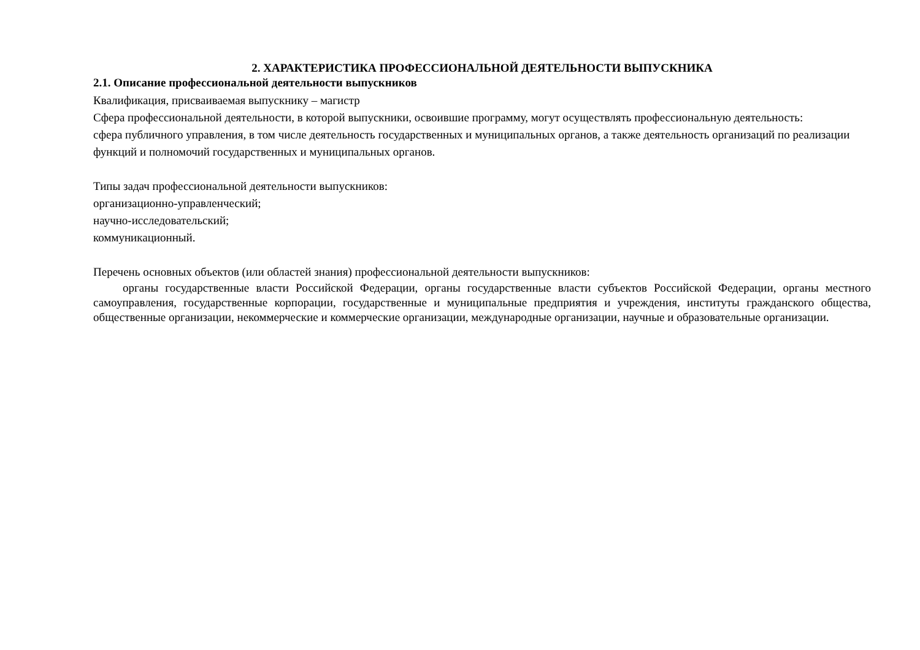2. ХАРАКТЕРИСТИКА ПРОФЕССИОНАЛЬНОЙ ДЕЯТЕЛЬНОСТИ ВЫПУСКНИКА
2.1. Описание профессиональной деятельности выпускников
Квалификация, присваиваемая выпускнику – магистр
Сфера профессиональной деятельности, в которой выпускники, освоившие программу, могут осуществлять профессиональную деятельность:
сфера публичного управления, в том числе деятельность государственных и муниципальных органов, а также деятельность организаций по реализации функций и полномочий государственных и муниципальных органов.
Типы задач профессиональной деятельности выпускников:
организационно-управленческий;
научно-исследовательский;
коммуникационный.
Перечень основных объектов (или областей знания) профессиональной деятельности выпускников:
органы государственные власти Российской Федерации, органы государственные власти субъектов Российской Федерации, органы местного самоуправления, государственные корпорации, государственные и муниципальные предприятия и учреждения, институты гражданского общества, общественные организации, некоммерческие и коммерческие организации, международные организации, научные и образовательные организации.